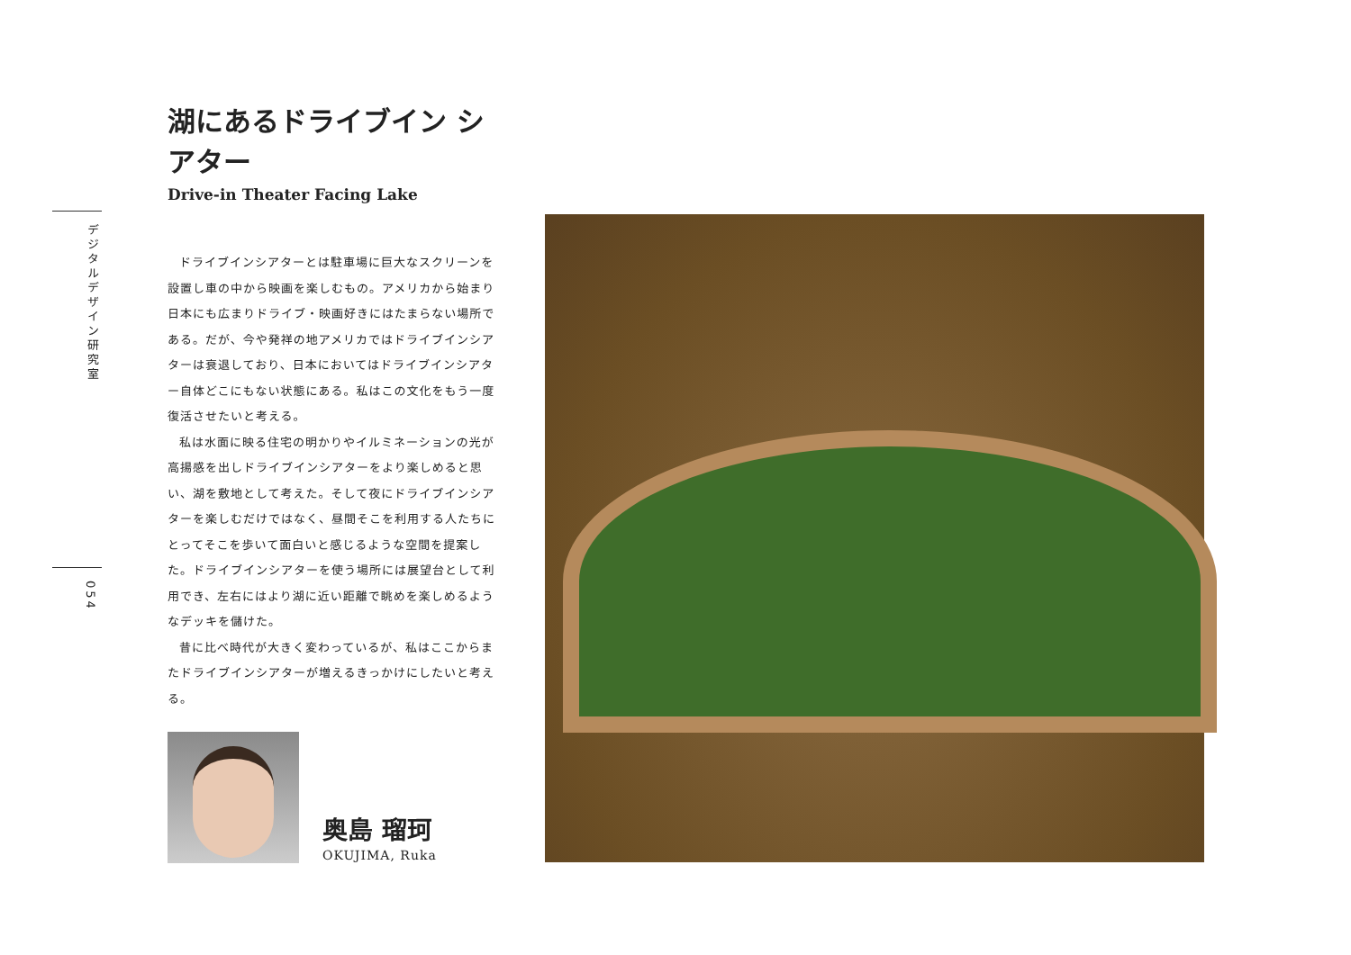デジタルデザイン研究室
054
湖にあるドライブイン シアター
Drive-in Theater Facing Lake
ドライブインシアターとは駐車場に巨大なスクリーンを設置し車の中から映画を楽しむもの。アメリカから始まり日本にも広まりドライブ・映画好きにはたまらない場所である。だが、今や発祥の地アメリカではドライブインシアターは衰退しており、日本においてはドライブインシアター自体どこにもない状態にある。私はこの文化をもう一度復活させたいと考える。
私は水面に映る住宅の明かりやイルミネーションの光が高揚感を出しドライブインシアターをより楽しめると思い、湖を敷地として考えた。そして夜にドライブインシアターを楽しむだけではなく、昼間そこを利用する人たちにとってそこを歩いて面白いと感じるような空間を提案した。ドライブインシアターを使う場所には展望台として利用でき、左右にはより湖に近い距離で眺めを楽しめるようなデッキを儲けた。
昔に比べ時代が大きく変わっているが、私はここからまたドライブインシアターが増えるきっかけにしたいと考える。
奥島 瑠珂
OKUJIMA, Ruka